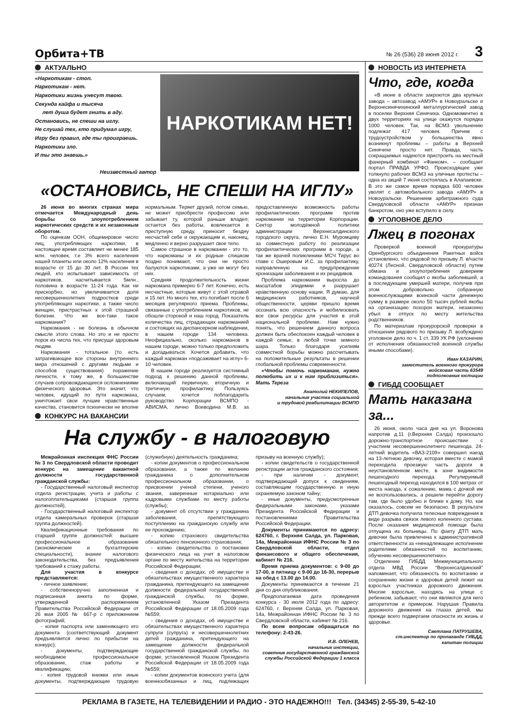Орбита+ТВ
№ 26 (536) 28 июня 2012 г. 3
АКТУАЛЬНО
«Наркотикам - стоп.
Наркотикам - нет.
Наркотики жизнь унесут твою.
Секунда кайфа и тысяча
лет душа будет гнить в аду.
Остановись, не спеши на иглу.
Не слушай тех, кто придумал игру,
Игру без правил, где ты проиграешь.
Наркотики зло.
И ты это знаешь.»
Неизвестный автор
НАРКОТИКАМ НЕТ!
«ОСТАНОВИСЬ, НЕ СПЕШИ НА ИГЛУ»
26 июня во многих странах мира отмечается Международный день борьбы со злоупотреблением наркотических средств и их незаконным оборотом.
По оценкам ООН, общемировое число лиц, употребляющих наркотики, в настоящее время составляет не менее 185 млн. человек, т.е 3% всего населения нашей планеты или около 12% населения в возрасте от 15 до 30 лет. В России тех людей, кто испытывает зависимость от наркотиков, насчитывается 5млн., половина в возрасте 11-24 года. Как ни прискорбно, но увеличивается доля несовершеннолетних подростков среди употребляющих наркотики, а также число женщин, пристрастных к этой страшной болезни. Что же все-таки такое наркомания?
Наркомания - не болезнь в обычном смысле этого слова. Но это и не просто порок из числа тех, что присущи здоровым людям.
Наркомания - тотальное (то есть затрагивающее все стороны внутреннего мира отношений с другими людьми и способов существования) поражение личности, к тому же, в большинстве случаев сопровождающееся осложнениями физического здоровья. Это значит, что человек, идущий по пути наркомана, уничтожает свои лучшие нравственные качества, становится психически не вполне нормальным. Теряет друзей, потом семью, не может приобрести профессию или забывает ту, которой раньше владел; остается без работы, вовлекается в преступную среду, приносит бездну несчастий себе и окружающим и, наконец, медленно и верно разрушает свое тело.
Самое страшное в наркомании - это то, что наркоманы и их родные слишком поздно понимают, что они не просто балуются наркотиками, а уже не могут без них.
Средняя продолжительность жизни наркомана примерно 6-7 лет. Конечно, есть несчастные, которые живут с этой отравой и 15 лет. Но много тех, кто погибает после 6 месяцев регулярного приема. Проблемы, связанные с употреблением наркотиков, не обошли стороной и наш город. Показатель количества лиц, страдающих наркоманией и состоящих на диспансерном наблюдении, в нашем городе 134 человека. Неофициально, сколько наркоманов в нашем городе, можно только предположить и догадываться. Хочется добавить, что каждый наркоман «подсаживает на иглу» 6-10 человек.
В нашем городе реализуется системный подход к решению данной проблемы, включающий первичную, вторичную и третичную профилактику. Пользуясь случаем, хочется поблагодарить руководство Корпорации ВСМПО - АВИСМА, лично Воеводина М.В. за предоставленную возможность работы профилактических программ против наркомании на территории Корпорации. Сектор молодёжной политики администрации Верхнесалдинского городского округа, лично Е.Н. Муромцеву за совместную работу по реализации профилактических программ в городе, а так же врачей поликлиники МСЧ Тирус во главе с Ошеровым И.С. за профилактику, направленную на предупреждение хронизации заболевания и их рецидивов.
Проблема наркомании выросла до масштабов эпидемии и разрушает нравственную основу нации. Я думаю, для медицинских работников, научной общественности, церкви пришло время осознать всю опасность и мобилизовать все свои ресурсы для участия в этой национальной проблеме. Нам нужно понять, что решением данного вопроса должен быть обеспокоен каждый человек в каждой семье, в любой точке земного шара. Только благодаря усилиям совместной борьбы можно рассчитывать на положительные результаты в решении глобальной проблемы современности.
«Чтобы помочь наркоманам, нужно полюбить их и к ним приблизиться». Мать Тереза
Анатолий НЕКИПЕЛОВ,
начальник участка социальной
и трудовой реабилитации ВСМПО
КОНКУРС НА ВАКАНСИИ
На службу - в налоговую
Межрайонная инспекция ФНС России № 3 по Свердловской области проводит конкурс на замещение вакантной должности государственной гражданской службы:
- Государственный налоговый инспектор отдела регистрации, учета и работы с налогоплательщиками (старшая группа должностей),
- Государственный налоговый инспектор отдела камеральных проверок (старшая группа должностей).
Квалификационные требования по старшей группе должностей: высшее профессиональное образование (экономические и бухгалтерские специальности), знание налогового законодательства, без предъявления требований к стажу работы.
Для участия в конкурсе представляются:
- личное заявление;
- собственноручно заполненная и подписанная анкета по форме, утвержденной распоряжением Правительства Российской Федерации от 26 мая 2005 № 667-р с приложением фотографий;
- копия паспорта или заменяющего его документа (соответствующий документ предъявляется лично по прибытии на конкурс);
- документы, подтверждающие необходимое профессиональное образование, стаж работы и квалификацию;
- копия трудовой книжки или иные документы, подтверждающие трудовую (служебную) деятельность гражданина;
- копии документов о профессиональном образовании, а также по желанию гражданина о дополнительном профессиональном образовании, о присвоении ученой степени, ученого звания, заверенные нотариально или кадровыми службами по месту работы (службы);
- документ об отсутствии у гражданина заболевания, препятствующего поступлению на гражданскую службу или ее прохождению;
- копию страхового свидетельства обязательного пенсионного страхования;
- копию свидетельства о постановке физического лица на учет в налоговом органе по месту жительства на территории Российской Федерации;
- сведения о доходах, об имуществе и обязательствах имущественного характера гражданина, претендующего на замещение должности федеральной государственной гражданской службы, по форме, установленной Указом Президента Российской Федерации от 18.05.2009 года №559;
- сведения о доходах, об имуществе и обязательствах имущественного характера супруги (супруга) и несовершеннолетних детей гражданина, претендующего на замещение должности федеральной государственной гражданской службы, по форме, установленной Указом Президента Российской Федерации от 18.05.2009 года №559;
- копии документов воинского учета (для военнообязанных и лиц, подлежащих призыву на военную службу);
- копии свидетельств о государственной регистрации актов гражданского состояния;
- при наличии - документ, подтверждающий допуск к сведениям, составляющим государственную и иную охраняемую законом тайну;
- иные документы, предусмотренные федеральными законами, указами Президента Российской Федерации и постановлениями Правительства Российской Федерации.
Документы принимаются по адресу: 624760, г. Верхняя Салда, ул. Парковая, 14а, Межрайонная ИФНС России № 3 по Свердловской области, отдел финансового и общего обеспечения, кабинет № 216.
Время приема документов: с 9-00 до 17-00, в пятницу с 9-00 до 16-30, перерыв на обед с 13.00 до 14.00.
Документы принимаются в течение 21 дня со дня опубликования.
Предполагаемая дата проведения конкурса - 30 июля 2012 года по адресу: 624760, г. Верхняя Салда, ул. Парковая, 14а, Межрайонная ИФНС России № 3 по Свердловской области, кабинет № 216.
По всем вопросам обращаться по телефону: 2-43-26.
И.В. ОЛЕНЕВ,
начальник инспекции,
советник государственной гражданской
службы Российской Федерации 1 класса
НОВОСТЬ ИЗ ИНТЕРНЕТА
Что, где, когда
«В июне в области закроются два крупных завода – автозавод «АМУР» в Новоуральске и Верхнесинячихинский металлургический завод в поселке Верхняя Синячиха. Одномоментно в двух территориях на улице окажутся порядка 1000 человек. Так, на ВСМЗ увольнению подлежат 417 человек. Причем с трудоустройством у большинства явно возникнут проблемы – работы в Верхней Синячихе просто нет. Правда, часть сокращаемых надеются пристроить на местный фанерный комбинат «Фанком», – сообщает портал ПРАВДА УРФО. Происходящее уже толкнуло рабочих ВСМЗ на уличные протесты – одна из акций 7 июня состоялась в Алапаевске. В это же самое время порядка 600 человек уволят с автомобильного завода «АМУР» в Новоуральске. Решением арбитражного суда Свердловской области «АМУР» признан банкротом, оно уже вступило в силу.
УГОЛОВНОЕ ДЕЛО
Лжец в погонах
Проверкой военной прокуратуры Оренбургского объединения Ракетных войск установлено, что рядовой по призыву Л. в/части 40274 (Лесной, Свердловской области) путем обмана и злоупотребления доверием командования сообщил о якобы заболевшей, а в последующем умершей матери, получив при этом добровольно собранную военнослужащими воинской части денежную сумму в размере около 50 тысяч рублей якобы на организацию похорон матери, незаконно убыл в отпуск по месту жительства родственников.
По материалам прокурорской проверки в отношении рядового по призыву Л. возбуждено уголовное дело по ч. 1 ст. 339 УК РФ (уклонение от исполнения обязанностей военной службы иными способами).
Иван КАЗАРИН,
заместитель военного прокурора
войсковая часть 63549
подполковник юстиции
ГИБДД СООБЩАЕТ
Мать наказана за...
26 июня, около часа дня на ул. Воронова напротив д.11 (г.Верхняя Салда) произошло дорожно-транспортное происшествие с участием несовершеннолетнего пешехода. 24-летний водитель «ВАЗ-2109» совершил наезд на 13-летнюю девочку, которая вместе с мамой переходила проезжую часть дороги в неустановленном месте, в зоне видимости пешеходного перехода. Регулируемый пешеходный переход находился в 100 метрах от места наезда, к сожалению, мама с дочкой им не воспользовались, а решили перейти дорогу там, где было удобно и ближе к дому. Но, как оказалось, совсем не безопасно. В результате ДТП девочка получила телесные повреждения в виде разрыва связок левого коленного сустава. После оказания медицинской помощи была отпущена из больницы. По факту ДТП мать девочки была привлечена к административной ответственности за «ненадлежащее исполнение родителями обязанностей по воспитанию, обучению несовершеннолетних».
Отделение ГИБДД Межмуниципального отдела МВД России “Верхнесалдинский” напоминает, что обязанность по воспитанию и сохранению жизни и здоровья детей лежит на взрослых участниках дорожного движения. Многие взрослые, находясь на улице с ребенком, забывают, что они являются для него авторитетом и примером. Нарушая Правила дорожного движения на глазах детей, мы прежде всего подвергаем опасности их жизнь и здоровье.
Светлана ПАТРУШЕВА,
ст.инспектор по пропаганде ГИБДД,
капитан полиции
РЕКЛАМА В ГАЗЕТЕ, НА ТЕЛЕВИДЕНИИ И РАДИО - ЭТО НАДЕЖНО!!! Тел. (34345) 2-55-39, 5-42-10